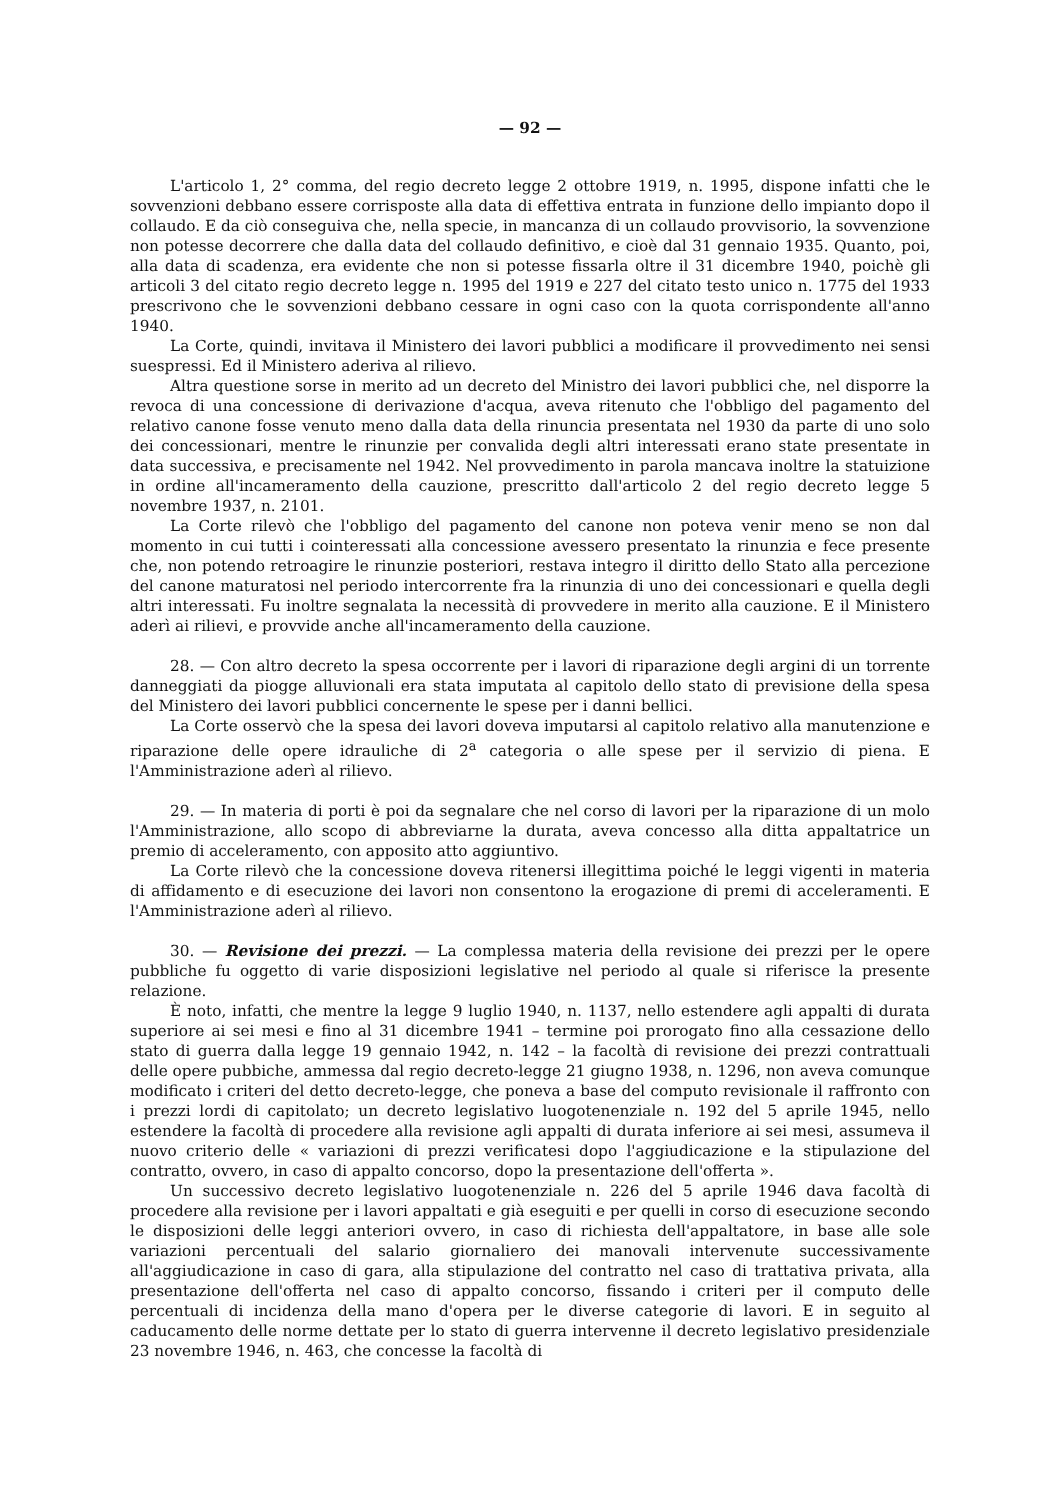— 92 —
L'articolo 1, 2° comma, del regio decreto legge 2 ottobre 1919, n. 1995, dispone infatti che le sovvenzioni debbano essere corrisposte alla data di effettiva entrata in funzione dello impianto dopo il collaudo. E da ciò conseguiva che, nella specie, in mancanza di un collaudo provvisorio, la sovvenzione non potesse decorrere che dalla data del collaudo definitivo, e cioè dal 31 gennaio 1935. Quanto, poi, alla data di scadenza, era evidente che non si potesse fissarla oltre il 31 dicembre 1940, poichè gli articoli 3 del citato regio decreto legge n. 1995 del 1919 e 227 del citato testo unico n. 1775 del 1933 prescrivono che le sovvenzioni debbano cessare in ogni caso con la quota corrispondente all'anno 1940.
La Corte, quindi, invitava il Ministero dei lavori pubblici a modificare il provvedimento nei sensi suespressi. Ed il Ministero aderiva al rilievo.
Altra questione sorse in merito ad un decreto del Ministro dei lavori pubblici che, nel disporre la revoca di una concessione di derivazione d'acqua, aveva ritenuto che l'obbligo del pagamento del relativo canone fosse venuto meno dalla data della rinuncia presentata nel 1930 da parte di uno solo dei concessionari, mentre le rinunzie per convalida degli altri interessati erano state presentate in data successiva, e precisamente nel 1942. Nel provvedimento in parola mancava inoltre la statuizione in ordine all'incameramento della cauzione, prescritto dall'articolo 2 del regio decreto legge 5 novembre 1937, n. 2101.
La Corte rilevò che l'obbligo del pagamento del canone non poteva venir meno se non dal momento in cui tutti i cointeressati alla concessione avessero presentato la rinunzia e fece presente che, non potendo retroagire le rinunzie posteriori, restava integro il diritto dello Stato alla percezione del canone maturatosi nel periodo intercorrente fra la rinunzia di uno dei concessionari e quella degli altri interessati. Fu inoltre segnalata la necessità di provvedere in merito alla cauzione. E il Ministero aderì ai rilievi, e provvide anche all'incameramento della cauzione.
28. — Con altro decreto la spesa occorrente per i lavori di riparazione degli argini di un torrente danneggiati da piogge alluvionali era stata imputata al capitolo dello stato di previsione della spesa del Ministero dei lavori pubblici concernente le spese per i danni bellici.
La Corte osservò che la spesa dei lavori doveva imputarsi al capitolo relativo alla manutenzione e riparazione delle opere idrauliche di 2<sup>a</sup> categoria o alle spese per il servizio di piena. E l'Amministrazione aderì al rilievo.
29. — In materia di porti è poi da segnalare che nel corso di lavori per la riparazione di un molo l'Amministrazione, allo scopo di abbreviarne la durata, aveva concesso alla ditta appaltatrice un premio di acceleramento, con apposito atto aggiuntivo.
La Corte rilevò che la concessione doveva ritenersi illegittima poiché le leggi vigenti in materia di affidamento e di esecuzione dei lavori non consentono la erogazione di premi di acceleramenti. E l'Amministrazione aderì al rilievo.
30. — Revisione dei prezzi. — La complessa materia della revisione dei prezzi per le opere pubbliche fu oggetto di varie disposizioni legislative nel periodo al quale si riferisce la presente relazione.
È noto, infatti, che mentre la legge 9 luglio 1940, n. 1137, nello estendere agli appalti di durata superiore ai sei mesi e fino al 31 dicembre 1941 – termine poi prorogato fino alla cessazione dello stato di guerra dalla legge 19 gennaio 1942, n. 142 – la facoltà di revisione dei prezzi contrattuali delle opere pubbiche, ammessa dal regio decreto-legge 21 giugno 1938, n. 1296, non aveva comunque modificato i criteri del detto decreto-legge, che poneva a base del computo revisionale il raffronto con i prezzi lordi di capitolato; un decreto legislativo luogotenenziale n. 192 del 5 aprile 1945, nello estendere la facoltà di procedere alla revisione agli appalti di durata inferiore ai sei mesi, assumeva il nuovo criterio delle « variazioni di prezzi verificatesi dopo l'aggiudicazione e la stipulazione del contratto, ovvero, in caso di appalto concorso, dopo la presentazione dell'offerta ».
Un successivo decreto legislativo luogotenenziale n. 226 del 5 aprile 1946 dava facoltà di procedere alla revisione per i lavori appaltati e già eseguiti e per quelli in corso di esecuzione secondo le disposizioni delle leggi anteriori ovvero, in caso di richiesta dell'appaltatore, in base alle sole variazioni percentuali del salario giornaliero dei manovali intervenute successivamente all'aggiudicazione in caso di gara, alla stipulazione del contratto nel caso di trattativa privata, alla presentazione dell'offerta nel caso di appalto concorso, fissando i criteri per il computo delle percentuali di incidenza della mano d'opera per le diverse categorie di lavori. E in seguito al caducamento delle norme dettate per lo stato di guerra intervenne il decreto legislativo presidenziale 23 novembre 1946, n. 463, che concesse la facoltà di